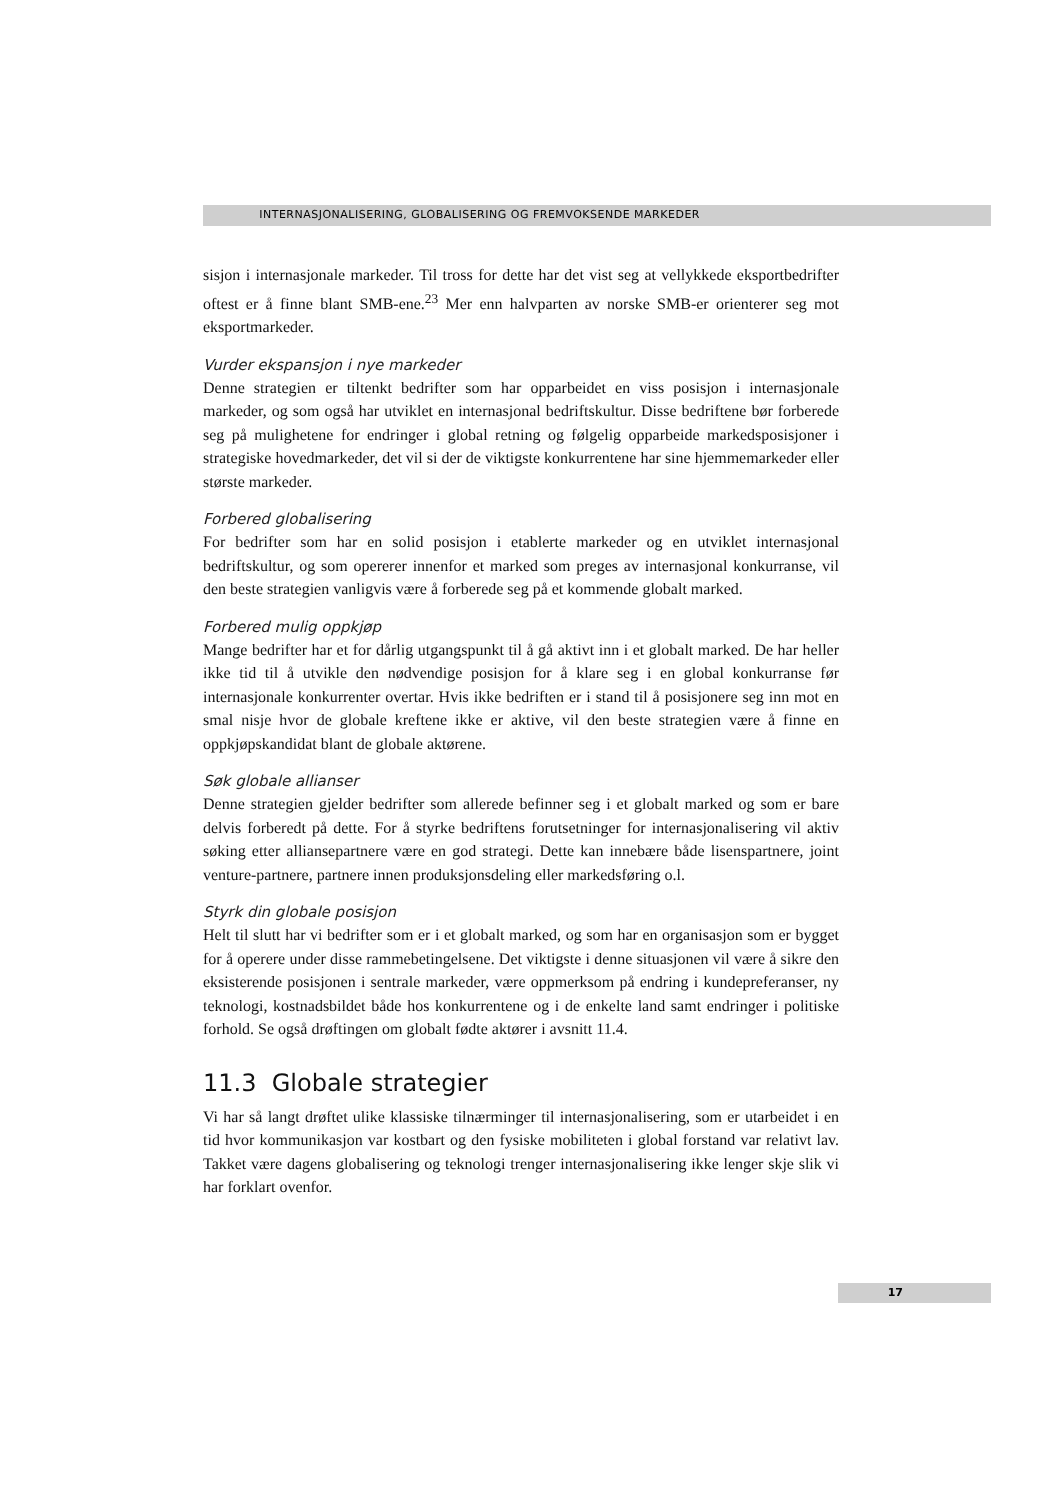INTERNASJONALISERING, GLOBALISERING OG FREMVOKSENDE MARKEDER
sisjon i internasjonale markeder. Til tross for dette har det vist seg at vellykkede eksportbedrifter oftest er å finne blant SMB-ene.<sup>23</sup> Mer enn halvparten av norske SMB-er orienterer seg mot eksportmarkeder.
Vurder ekspansjon i nye markeder
Denne strategien er tiltenkt bedrifter som har opparbeidet en viss posisjon i internasjonale markeder, og som også har utviklet en internasjonal bedriftskultur. Disse bedriftene bør forberede seg på mulighetene for endringer i global retning og følgelig opparbeide markedsposisjoner i strategiske hovedmarkeder, det vil si der de viktigste konkurrentene har sine hjemmemarkeder eller største markeder.
Forbered globalisering
For bedrifter som har en solid posisjon i etablerte markeder og en utviklet internasjonal bedriftskultur, og som opererer innenfor et marked som preges av internasjonal konkurranse, vil den beste strategien vanligvis være å forberede seg på et kommende globalt marked.
Forbered mulig oppkjøp
Mange bedrifter har et for dårlig utgangspunkt til å gå aktivt inn i et globalt marked. De har heller ikke tid til å utvikle den nødvendige posisjon for å klare seg i en global konkurranse før internasjonale konkurrenter overtar. Hvis ikke bedriften er i stand til å posisjonere seg inn mot en smal nisje hvor de globale kreftene ikke er aktive, vil den beste strategien være å finne en oppkjøpskandidat blant de globale aktørene.
Søk globale allianser
Denne strategien gjelder bedrifter som allerede befinner seg i et globalt marked og som er bare delvis forberedt på dette. For å styrke bedriftens forutsetninger for internasjonalisering vil aktiv søking etter alliansepartnere være en god strategi. Dette kan innebære både lisenspartnere, joint venture-partnere, partnere innen produksjonsdeling eller markedsføring o.l.
Styrk din globale posisjon
Helt til slutt har vi bedrifter som er i et globalt marked, og som har en organisasjon som er bygget for å operere under disse rammebetingelsene. Det viktigste i denne situasjonen vil være å sikre den eksisterende posisjonen i sentrale markeder, være oppmerksom på endring i kundepreferanser, ny teknologi, kostnadsbildet både hos konkurrentene og i de enkelte land samt endringer i politiske forhold. Se også drøftingen om globalt fødte aktører i avsnitt 11.4.
11.3 Globale strategier
Vi har så langt drøftet ulike klassiske tilnærminger til internasjonalisering, som er utarbeidet i en tid hvor kommunikasjon var kostbart og den fysiske mobiliteten i global forstand var relativt lav. Takket være dagens globalisering og teknologi trenger internasjonalisering ikke lenger skje slik vi har forklart ovenfor.
17